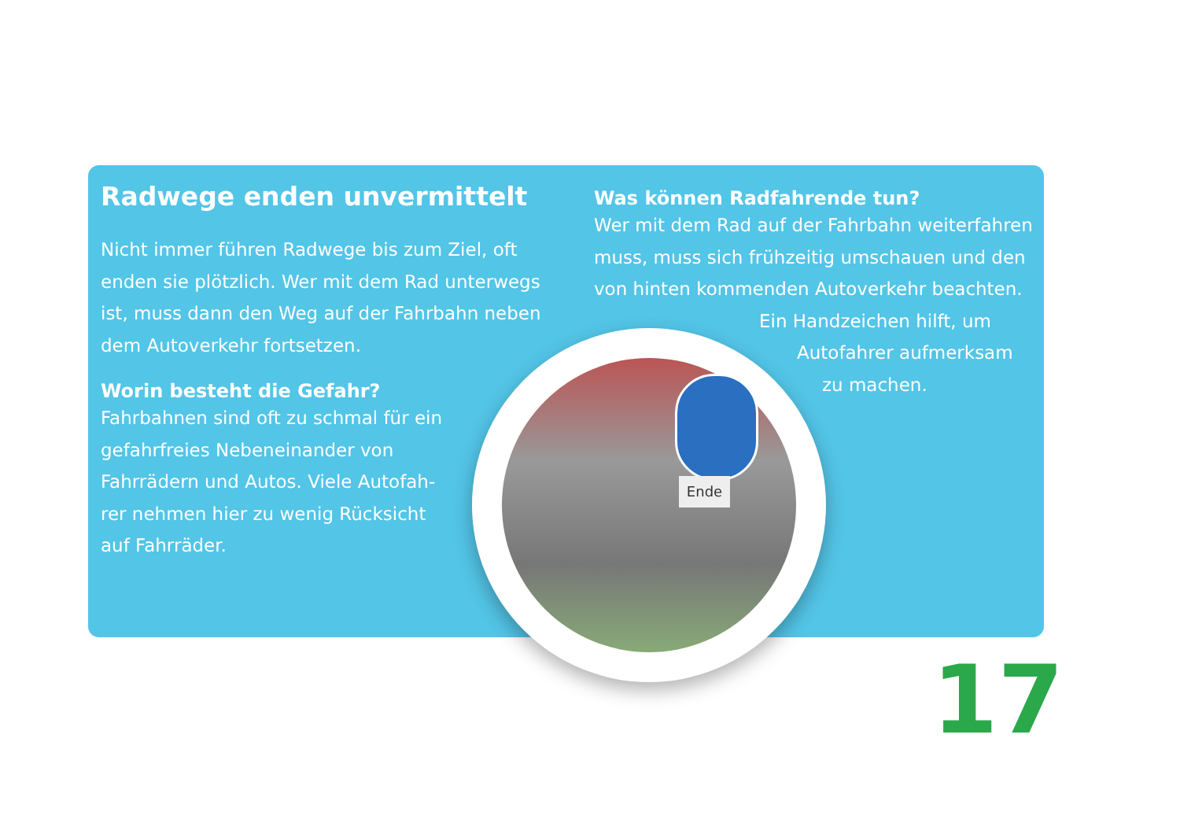Radwege enden unvermittelt
Nicht immer führen Radwege bis zum Ziel, oft enden sie plötzlich. Wer mit dem Rad unterwegs ist, muss dann den Weg auf der Fahrbahn neben dem Autoverkehr fortsetzen.
Worin besteht die Gefahr?
Fahrbahnen sind oft zu schmal für ein gefahrfreies Nebeneinander von Fahrrädern und Autos. Viele Autofah-rer nehmen hier zu wenig Rücksicht auf Fahrräder.
Was können Radfahrende tun?
Wer mit dem Rad auf der Fahrbahn weiterfahren muss, muss sich frühzeitig umschauen und den von hinten kommenden Autoverkehr beachten.
Ein Handzeichen hilft, um
Autofahrer aufmerksam
zu machen.
Ende
17